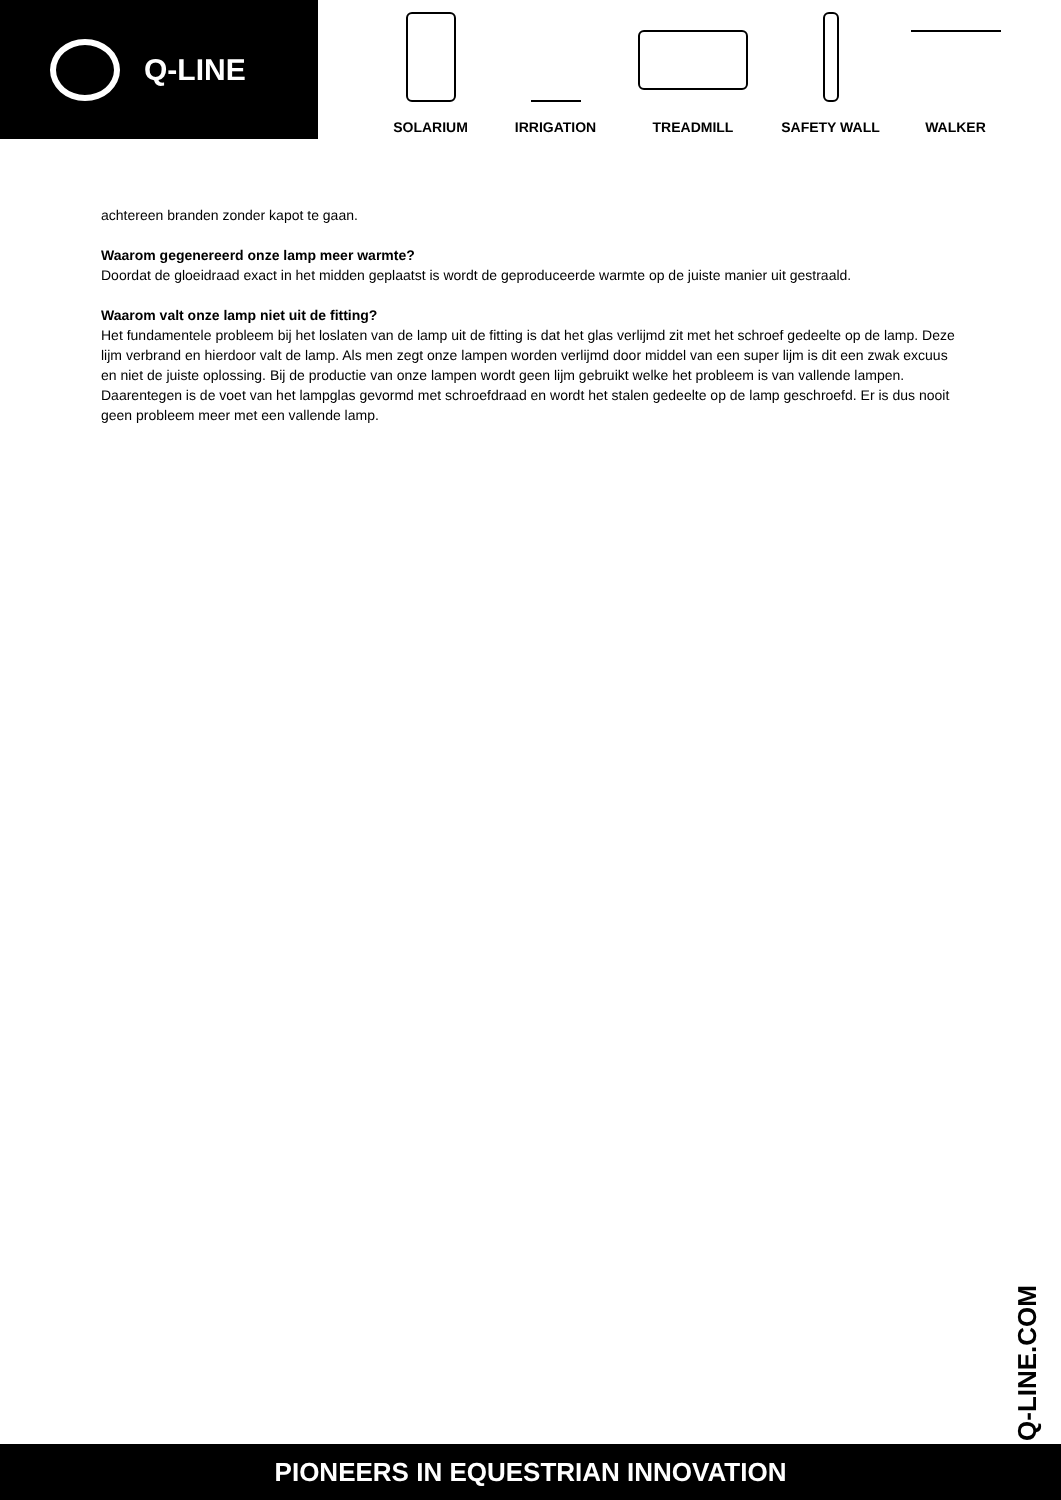Q-LINE
SOLARIUM IRRIGATION TREADMILL SAFETY WALL WALKER
achtereen branden zonder kapot te gaan.
Waarom gegenereerd onze lamp meer warmte?
Doordat de gloeidraad exact in het midden geplaatst is wordt de geproduceerde warmte op de juiste manier uit gestraald.
Waarom valt onze lamp niet uit de fitting?
Het fundamentele probleem bij het loslaten van de lamp uit de fitting is dat het glas verlijmd zit met het schroef gedeelte op de lamp. Deze lijm verbrand en hierdoor valt de lamp. Als men zegt onze lampen worden verlijmd door middel van een super lijm is dit een zwak excuus en niet de juiste oplossing. Bij de productie van onze lampen wordt geen lijm gebruikt welke het probleem is van vallende lampen. Daarentegen is de voet van het lampglas gevormd met schroefdraad en wordt het stalen gedeelte op de lamp geschroefd. Er is dus nooit geen probleem meer met een vallende lamp.
Q-LINE.COM
PIONEERS IN EQUESTRIAN INNOVATION